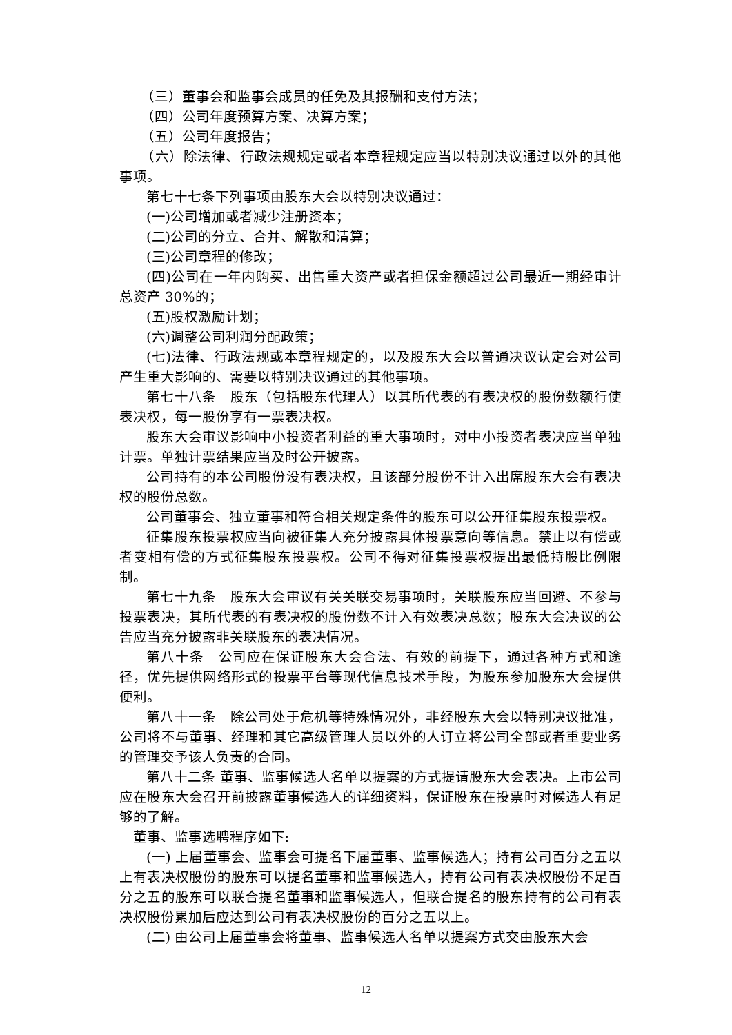（三）董事会和监事会成员的任免及其报酬和支付方法；
（四）公司年度预算方案、决算方案；
（五）公司年度报告；
（六）除法律、行政法规规定或者本章程规定应当以特别决议通过以外的其他事项。
第七十七条下列事项由股东大会以特别决议通过：
(一)公司增加或者减少注册资本；
(二)公司的分立、合并、解散和清算；
(三)公司章程的修改；
(四)公司在一年内购买、出售重大资产或者担保金额超过公司最近一期经审计总资产 30%的；
(五)股权激励计划；
(六)调整公司利润分配政策；
(七)法律、行政法规或本章程规定的，以及股东大会以普通决议认定会对公司产生重大影响的、需要以特别决议通过的其他事项。
第七十八条　股东（包括股东代理人）以其所代表的有表决权的股份数额行使表决权，每一股份享有一票表决权。
股东大会审议影响中小投资者利益的重大事项时，对中小投资者表决应当单独计票。单独计票结果应当及时公开披露。
公司持有的本公司股份没有表决权，且该部分股份不计入出席股东大会有表决权的股份总数。
公司董事会、独立董事和符合相关规定条件的股东可以公开征集股东投票权。
征集股东投票权应当向被征集人充分披露具体投票意向等信息。禁止以有偿或者变相有偿的方式征集股东投票权。公司不得对征集投票权提出最低持股比例限制。
第七十九条　股东大会审议有关关联交易事项时，关联股东应当回避、不参与投票表决，其所代表的有表决权的股份数不计入有效表决总数；股东大会决议的公告应当充分披露非关联股东的表决情况。
第八十条　公司应在保证股东大会合法、有效的前提下，通过各种方式和途径，优先提供网络形式的投票平台等现代信息技术手段，为股东参加股东大会提供便利。
第八十一条　除公司处于危机等特殊情况外，非经股东大会以特别决议批准，公司将不与董事、经理和其它高级管理人员以外的人订立将公司全部或者重要业务的管理交予该人负责的合同。
第八十二条 董事、监事候选人名单以提案的方式提请股东大会表决。上市公司应在股东大会召开前披露董事候选人的详细资料，保证股东在投票时对候选人有足够的了解。
董事、监事选聘程序如下:
(一) 上届董事会、监事会可提名下届董事、监事候选人；持有公司百分之五以上有表决权股份的股东可以提名董事和监事候选人，持有公司有表决权股份不足百分之五的股东可以联合提名董事和监事候选人，但联合提名的股东持有的公司有表决权股份累加后应达到公司有表决权股份的百分之五以上。
(二) 由公司上届董事会将董事、监事候选人名单以提案方式交由股东大会
12